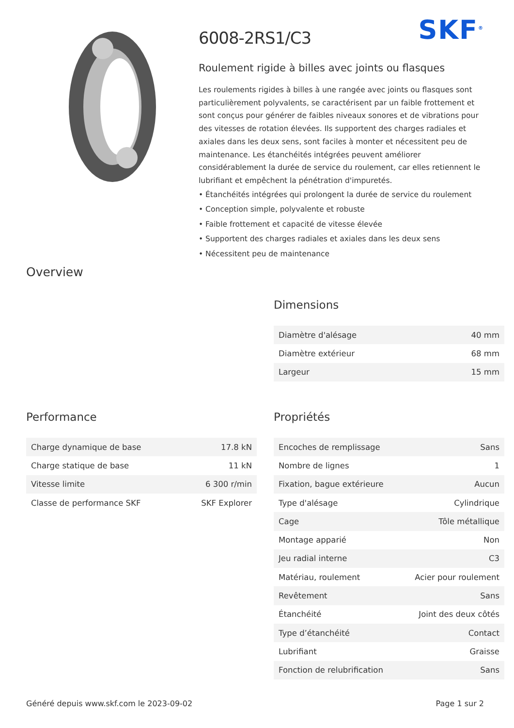SKF<sup>®</sup>
6008-2RS1/C3
Roulement rigide à billes avec joints ou flasques
Les roulements rigides à billes à une rangée avec joints ou flasques sont particulièrement polyvalents, se caractérisent par un faible frottement et sont conçus pour générer de faibles niveaux sonores et de vibrations pour des vitesses de rotation élevées. Ils supportent des charges radiales et axiales dans les deux sens, sont faciles à monter et nécessitent peu de maintenance. Les étanchéités intégrées peuvent améliorer considérablement la durée de service du roulement, car elles retiennent le lubrifiant et empêchent la pénétration d'impuretés.
• Étanchéités intégrées qui prolongent la durée de service du roulement
• Conception simple, polyvalente et robuste
• Faible frottement et capacité de vitesse élevée
• Supportent des charges radiales et axiales dans les deux sens
• Nécessitent peu de maintenance
Overview
Dimensions
| Diamètre d'alésage | 40 mm |
| Diamètre extérieur | 68 mm |
| Largeur | 15 mm |
Performance
| Charge dynamique de base | 17.8 kN |
| Charge statique de base | 11 kN |
| Vitesse limite | 6 300 r/min |
| Classe de performance SKF | SKF Explorer |
Propriétés
| Encoches de remplissage | Sans |
| Nombre de lignes | 1 |
| Fixation, bague extérieure | Aucun |
| Type d'alésage | Cylindrique |
| Cage | Tôle métallique |
| Montage apparié | Non |
| Jeu radial interne | C3 |
| Matériau, roulement | Acier pour roulement |
| Revêtement | Sans |
| Étanchéité | Joint des deux côtés |
| Type d’étanchéité | Contact |
| Lubrifiant | Graisse |
| Fonction de relubrification | Sans |
Généré depuis www.skf.com le 2023-09-02 Page 1 sur 2